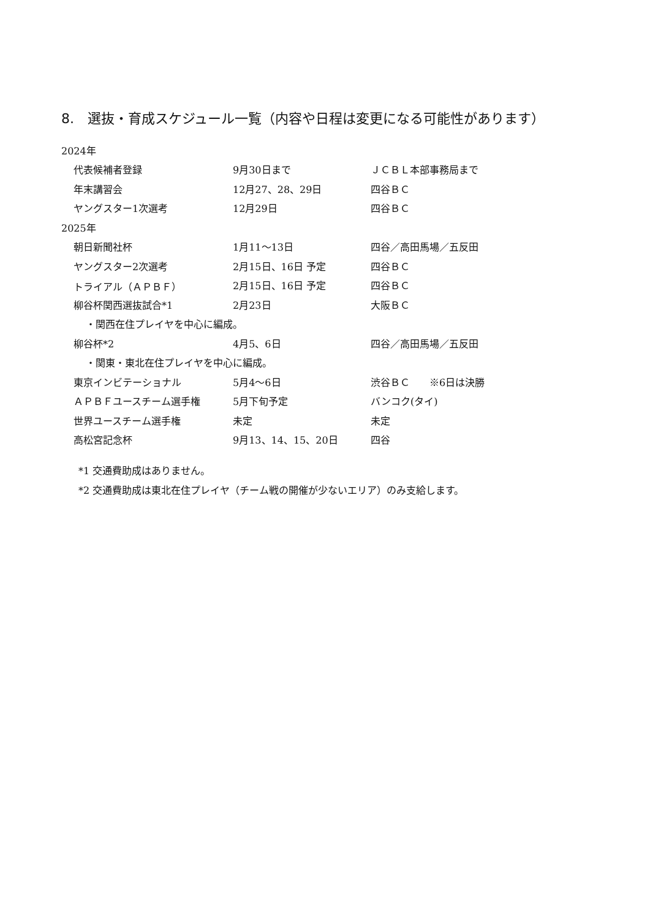8.　選抜・育成スケジュール一覧（内容や日程は変更になる可能性があります）
| 2024年 | | |
| 代表候補者登録 | 9月30日まで | ＪＣＢＬ本部事務局まで |
| 年末講習会 | 12月27、28、29日 | 四谷ＢＣ |
| ヤングスター1次選考 | 12月29日 | 四谷ＢＣ |
| 2025年 | | |
| 朝日新聞社杯 | 1月11〜13日 | 四谷／高田馬場／五反田 |
| ヤングスター2次選考 | 2月15日、16日 予定 | 四谷ＢＣ |
| トライアル（ＡＰＢＦ） | 2月15日、16日 予定 | 四谷ＢＣ |
| 柳谷杯関西選抜試合*1 | 2月23日 | 大阪ＢＣ |
| ・関西在住プレイヤを中心に編成。 | | |
| 柳谷杯*2 | 4月5、6日 | 四谷／高田馬場／五反田 |
| ・関東・東北在住プレイヤを中心に編成。 | | |
| 東京インビテーショナル | 5月4〜6日 | 渋谷ＢＣ ※6日は決勝 |
| ＡＰＢＦユースチーム選手権 | 5月下旬予定 | バンコク(タイ) |
| 世界ユースチーム選手権 | 未定 | 未定 |
| 高松宮記念杯 | 9月13、14、15、20日 | 四谷 |
*1 交通費助成はありません。
*2 交通費助成は東北在住プレイヤ（チーム戦の開催が少ないエリア）のみ支給します。